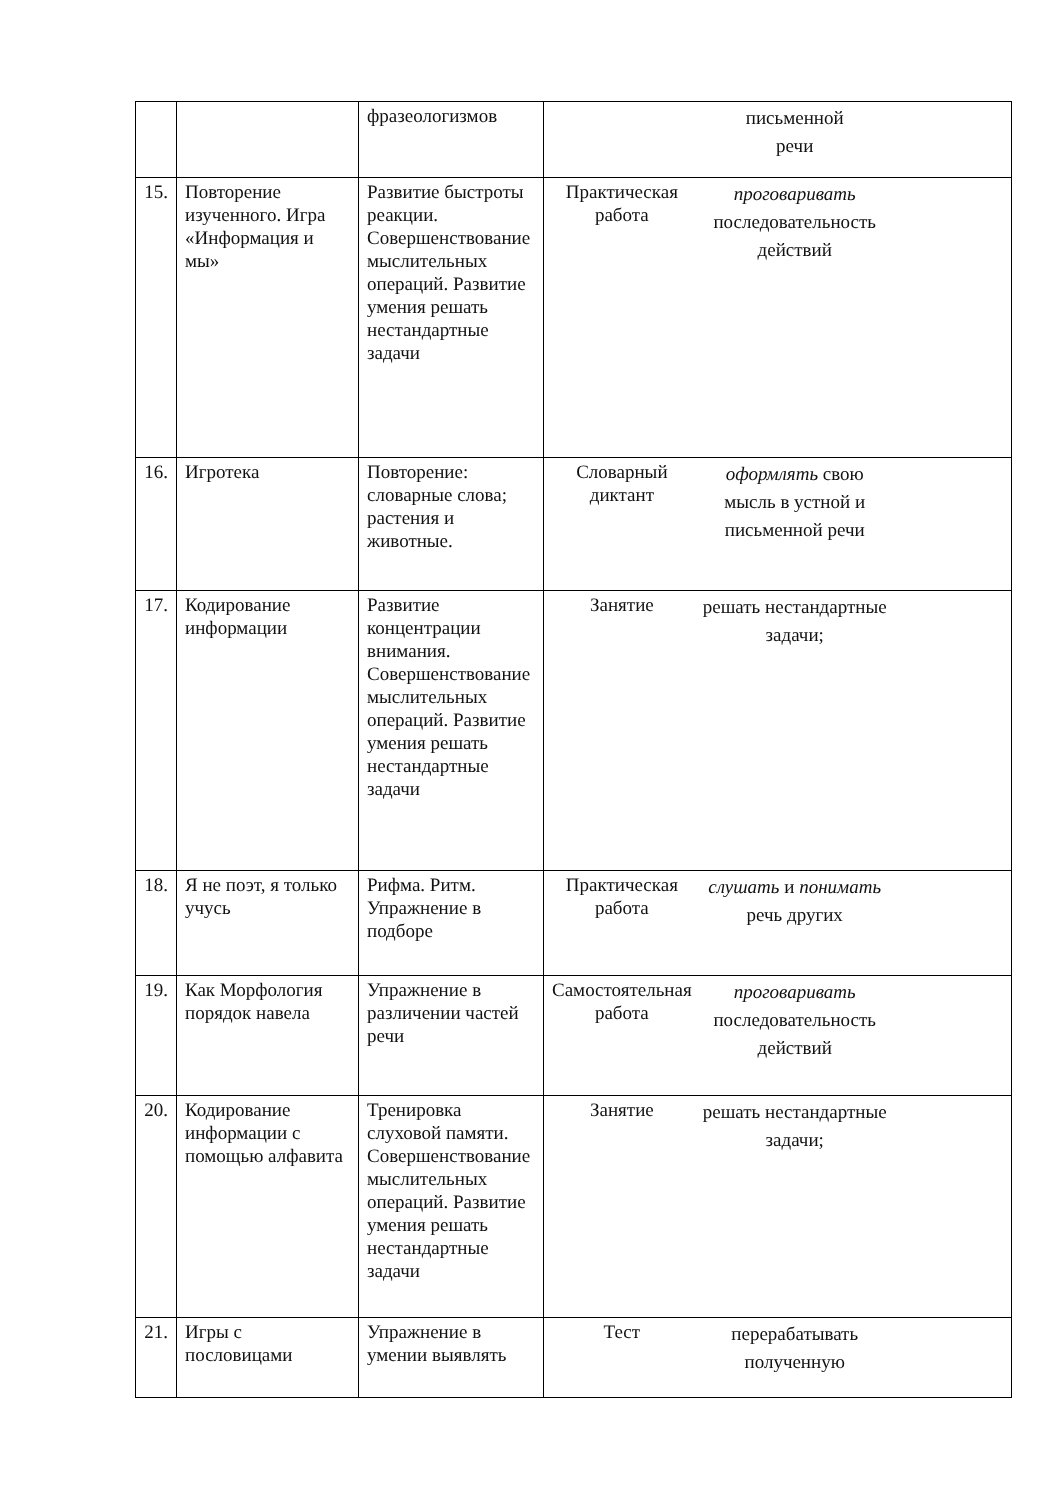| | | фразеологизмов | | письменной речи |
| 15. | Повторение изученного. Игра «Информация и мы» | Развитие быстроты реакции. Совершенствование мыслительных операций. Развитие умения решать нестандартные задачи | Практическая работа | проговаривать последовательность действий |
| 16. | Игротека | Повторение: словарные слова; растения и животные. | Словарный диктант | оформлять свою мысль в устной и письменной речи |
| 17. | Кодирование информации | Развитие концентрации внимания. Совершенствование мыслительных операций. Развитие умения решать нестандартные задачи | Занятие | решать нестандартные задачи; |
| 18. | Я не поэт, я только учусь | Рифма. Ритм. Упражнение в подборе | Практическая работа | слушать и понимать речь других |
| 19. | Как Морфология порядок навела | Упражнение в различении частей речи | Самостоятельная работа | проговаривать последовательность действий |
| 20. | Кодирование информации с помощью алфавита | Тренировка слуховой памяти. Совершенствование мыслительных операций. Развитие умения решать нестандартные задачи | Занятие | решать нестандартные задачи; |
| 21. | Игры с пословицами | Упражнение в умении выявлять | Тест | перерабатывать полученную |